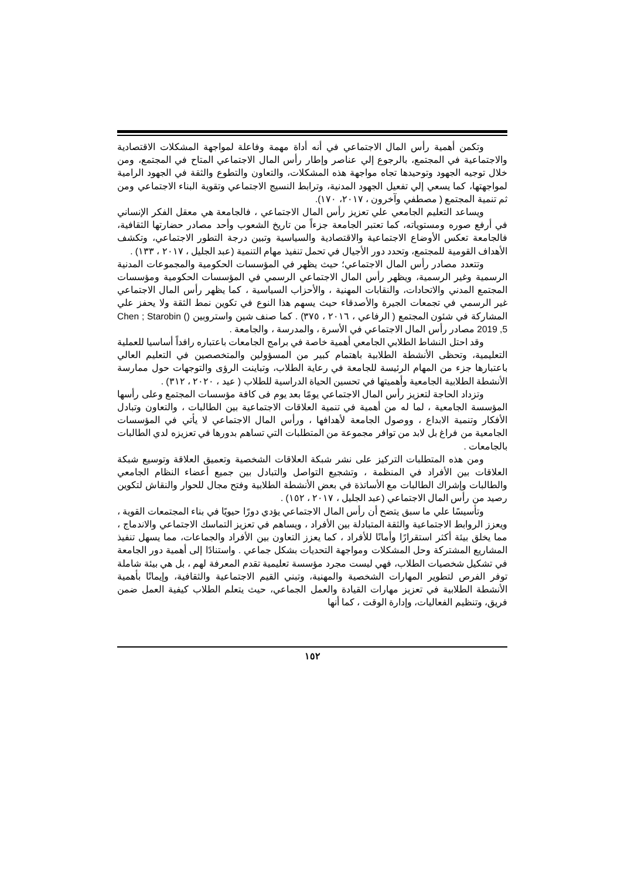وتكمن أهمية رأس المال الاجتماعي في أنه أداة مهمة وفاعلة لمواجهة المشكلات الاقتصادية والاجتماعية في المجتمع، بالرجوع إلي عناصر وإطار رأس المال الاجتماعي المتاح في المجتمع، ومن خلال توجيه الجهود وتوحيدها تجاه مواجهة هذه المشكلات، والتعاون والتطوع والثقة في الجهود الرامية لمواجهتها، كما يسعي إلي تفعيل الجهود المدنية، وترابط النسيج الاجتماعي وتقوية البناء الاجتماعي ومن ثم تنمية المجتمع ( مصطفي وآخرون ، ٢٠١٧، ١٧٠).
ويساعد التعليم الجامعي علي تعزيز رأس المال الاجتماعي ، فالجامعة هي معقل الفكر الإنساني في أرفع صوره ومستوياته، كما تعتبر الجامعة جزءاً من تاريخ الشعوب وأحد مصادر حضارتها الثقافية، فالجامعة تعكس الأوضاع الاجتماعية والاقتصادية والسياسية وتبين درجة التطور الاجتماعي، وتكشف الأهداف القومية للمجتمع، وتحدد دور الأجيال في تحمل تنفيذ مهام التنمية (عبد الجليل ، ٢٠١٧ ، ١٣٣) .
وتتعدد مصادر رأس المال الاجتماعي؛ حيث يظهر في المؤسسات الحكومية والمجموعات المدنية الرسمية وغير الرسمية، ويظهر رأس المال الاجتماعي الرسمي في المؤسسات الحكومية ومؤسسات المجتمع المدني والاتحادات، والنقابات المهنية ، والأحزاب السياسية ، كما يظهر رأس المال الاجتماعي غير الرسمي في تجمعات الجيرة والأصدقاء حيث يسهم هذا النوع في تكوين نمط الثقة ولا يحفز علي المشاركة في شئون المجتمع ( الرفاعي ، ٢٠١٦ ، ٣٧٥) . كما صنف شين واستروبين (Chen ; Starobin ( 2019 ,5 مصادر رأس المال الاجتماعي في الأسرة ، والمدرسة ، والجامعة .
وقد احتل النشاط الطلابي الجامعي أهمية خاصة في برامج الجامعات باعتباره رافداً أساسيا للعملية التعليمية، وتحظى الأنشطة الطلابية باهتمام كبير من المسؤولين والمتخصصين في التعليم العالي باعتبارها جزء من المهام الرئيسة للجامعة في رعاية الطلاب، وتباينت الرؤى والتوجهات حول ممارسة الأنشطة الطلابية الجامعية وأهميتها في تحسين الحياة الدراسية للطلاب ( عيد ، ٢٠٢٠ ، ٣١٢) .
وتزداد الحاجة لتعزيز رأس المال الاجتماعي يومًا بعد يوم فى كافة مؤسسات المجتمع وعلى رأسها المؤسسة الجامعية ، لما له من أهمية في تنمية العلاقات الاجتماعية بين الطالبات ، والتعاون وتبادل الأفكار وتنمية الابداع ، ووصول الجامعة لأهدافها ، ورأس المال الاجتماعي لا يأتي في المؤسسات الجامعية من فراغ بل لابد من توافر مجموعة من المتطلبات التي تساهم بدورها في تعزيزه لدي الطالبات بالجامعات .
ومن هذه المتطلبات التركيز على نشر شبكة العلاقات الشخصية وتعميق العلاقة وتوسيع شبكة العلاقات بين الأفراد في المنظمة ، وتشجيع التواصل والتبادل بين جميع أعضاء النظام الجامعي والطالبات وإشراك الطالبات مع الأساتذة في بعض الأنشطة الطلابية وفتح مجال للحوار والنقاش لتكوين رصيد من رأس المال الاجتماعي (عبد الجليل ، ٢٠١٧ ، ١٥٢) .
وتأسيسًا علي ما سبق يتضح أن رأس المال الاجتماعي يؤدي دورًا حيويًا في بناء المجتمعات القوية ، ويعزز الروابط الاجتماعية والثقة المتبادلة بين الأفراد ، ويساهم في تعزيز التماسك الاجتماعي والاندماج ، مما يخلق بيئة أكثر استقرارًا وأمانًا للأفراد ، كما يعزز التعاون بين الأفراد والجماعات، مما يسهل تنفيذ المشاريع المشتركة وحل المشكلات ومواجهة التحديات بشكل جماعي . واستنادًا إلى أهمية دور الجامعة في تشكيل شخصيات الطلاب، فهي ليست مجرد مؤسسة تعليمية تقدم المعرفة لهم ، بل هي بيئة شاملة توفر الفرص لتطوير المهارات الشخصية والمهنية، وتبني القيم الاجتماعية والثقافية، وإيمانًا بأهمية الأنشطة الطلابية في تعزيز مهارات القيادة والعمل الجماعي، حيث يتعلم الطلاب كيفية العمل ضمن فريق، وتنظيم الفعاليات، وإدارة الوقت ، كما أنها
١٥٢